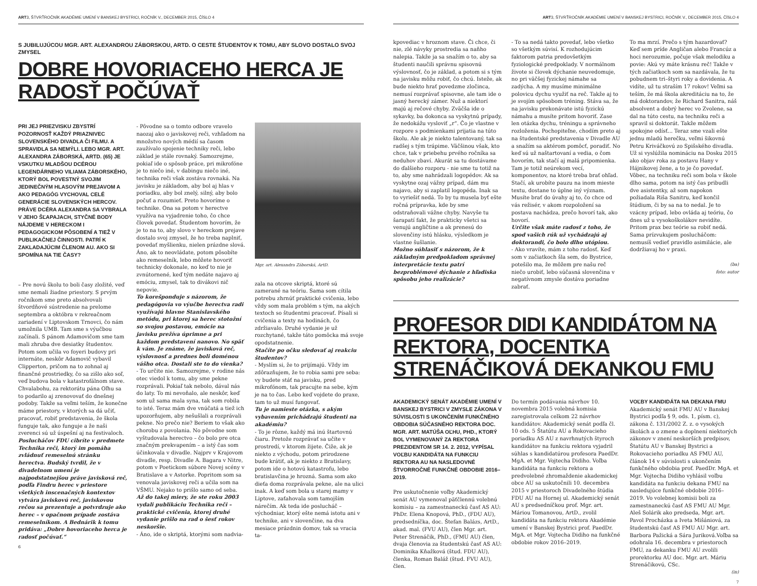ART3, ŠTVRŤROČNÍK AKADÉMIE UMENÍ V BANSKEJ BYSTRICI, ROČNÍK V., DECEMBER 2015, ČÍSLO 4
S JUBILUJÚCOU MGR. ART. ALEXANDROU ZÁBORSKOU, ARTD. O CESTE ŠTUDENTOV K TOMU, ABY SLOVO DOSTALO SVOJ ZMYSEL
DOBRE HOVORIACEHO HERCA JE RADOSŤ POČÚVAŤ
PRI JEJ PRIEZVISKU ZBYSTRÍ POZORNOSŤ KAŽDÝ PRIAZNIVEC SLOVENSKÉHO DIVADLA ČI FILMU. A SPRAVIDLA SA NEMÝLI. LEBO MGR. ART. ALEXANDRA ZÁBORSKÁ, ARTD. (65) JE VSKUTKU MLADŠOU DCÉROU LEGENDÁRNEHO VILIAMA ZÁBORSKÉHO, KTORÝ BOL POVESTNÝ SVOJIM JEDINEČNÝM HLASOVÝM PREJAVOM A AKO PEDAGÓG VYCHOVAL CELÉ GENERÁCIE SLOVENSKÝCH HERCOV. PRÁVE DCÉRA ALEXANDRA SA VYBRALA V JEHO ŠĽAPAJACH, STYČNÉ BODY NÁJDEME V HERECKOM I PEDAGOGICKOM PÔSOBENÍ A TIEŽ V PUBLIKAČNEJ ČINNOSTI. PATRÍ K ZAKLADAJÚCIM ČLENOM AU. AKO SI SPOMÍNA NA TIE ČASY?
– Pre novú školu to boli časy zložité, veď sme nemali žiadne priestory. S prvým ročníkom sme preto absolvovali štvordňové sústredenie na prelome septembra a októbra v rekreačnom zariadení v Liptovskom Trnovci, čo nám umožnila UMB. Tam sme s výučbou začínali. S pánom Adamovičom sme tam mali zhruba dve desiatky študentov. Potom som učila vo foyeri budovy pri internáte, neskôr Adamovič vybavil Clipperton, pričom na to zohnal aj finančné prostriedky, čo sa zišlo ako soľ, veď budova bola v katastrofálnom stave. Chvalabohu, za rektorátu pána Oľhu sa to podarilo aj zrenovovať do dnešnej podoby. Takže sa veľmi teším, že konečne máme priestory, v ktorých sa dá učiť, pracovať, robiť predstavenia, že škola funguje tak, ako funguje a že naši zverenci sú už úspešní aj na festivaloch.
Poslucháčov FDU cibríte v predmete Technika reči, ktorý im pomáha zvládnuť remeselnú stránku herectva. Budský tvrdil, že v divadelnom umení je najpodstatnejšou práve javisková reč, podľa Findru herec v priestore všetkých inscenačných kontextov vytvára javiskovú reč, javiskovou rečou sa prezentuje a potvrdzuje ako herec – v opačnom prípade zostáva remeselníkom. A Bednárik k tomu pridáva: „Dobre hovoriaceho herca je radosť počúvať.“
- Pôvodne sa o tomto odbore vravelo naozaj ako o javiskovej reči, vzhľadom na množstvo nových médií sa časom zaužívalo spojenie techniky reči, lebo základ je stále rovnaký. Samozrejme, pokiaľ ide o spôsob práce, pri mikrofóne je to niečo iné, v dabingu niečo iné, technika reči však zostáva rovnaká. Na javisku je základom, aby bol aj hlas v poriadku, aby bol znelý, silný, aby bolo počuť a rozumieť. Preto hovoríme o technike. Ona sa potom v herectve využíva na vyjadrenie toho, čo chce človek povedať. Študentom hovorím, že je to na to, aby slovo v hereckom prejave dostalo svoj zmysel, že ho treba naplniť, povedať myšlienku, nielen prázdne slová. Áno, ak to neovládate, potom pôsobíte ako remeselník, lebo môžete hovoriť technicky dokonale, no keď to nie je zvnútornené, keď tým nedáte najavo aj emóciu, zmysel, tak to divákovi nič nepovie.
To korešponduje s názorom, že pedagógovia vo výučbe herectva radi využívajú hlavne Stanislavského metódu, pri ktorej sa herec stotožní so svojou postavou, emócie na javisku prežíva úprimne a pri každom predstavení nanovo. No späť k vám. Je známe, že javisková reč, výslovnosť a prednes boli doménou vášho otca. Dostali ste to do vienka?
- To určite nie. Samozrejme, v rodine nás otec viedol k tomu, aby sme pekne rozprávali. Pokiaľ tak nebolo, dával nás do laty. To mi nevoňalo, ale neskôr, keď som už sama mala syna, tak som robila to isté. Teraz mám dve vnúčatá a tiež ich upozorňujem, aby nešušlali a rozprávali pekne. No prečo nie? Beriem to však ako chorobu z povolania. No pôvodne som vyštudovala herectvo – čo bolo pre otca značným prekvapením – a istý čas som účinkovala v divadle. Najprv v Krajovom divadle, resp. Divadle A. Bagara v Nitre, potom v Poetickom súbore Novej scény v Bratislave a v Astorke. Popritom som sa venovala javiskovej reči a učila som na VŠMU. Nejako to prišlo samo od seba.
Až do takej miery, že ste roku 2003 vydali publikáciu Technika reči – praktické cvičenia, ktorej druhé vydanie prišlo na rad o šesť rokov neskoršie.
- Áno, ide o skriptá, ktorými som nadvia-
Mgr. art. Alexandra Záborská, ArtD.
zala na otcove skriptá, ktoré sú zamerané na teóriu. Sama som cítila potrebu zhrnúť praktické cvičenia, lebo vždy som mala problém s tým, na akých textoch so študentmi pracovať. Písali si cvičenia a texty na hodinách, čo zdržiavalo. Druhé vydanie je už rozchytané, takže táto pomôcka má svoje opodstatnenie.
Stačíte po očku sledovať aj reakciu študentov?
- Myslím si, že to prijímajú. Vždy im zdôrazňujem, že to robia sami pre seba: vy budete stáť na javisku, pred mikrofónom, tak pracujte na sebe, kým je na to čas. Lebo keď vojdete do praxe, tam to už musí fungovať.
Tu je namieste otázka, s akým vybavením prichádzajú študenti na akadémiu?
- To je rôzne, každý má inú štartovnú čiaru. Pretože rozprávať sa učíte v prostredí, v ktorom žijete. Čiže, ak je niekto z východu, potom prirodzene bude krátiť, ak je niekto z Bratislavy, potom ide o hotovú katastrofu, lebo bratislavčina je hrozná. Sama som ako dieťa doma rozprávala pekne, ale na ulici inak. A keď som bola u starej mamy v Liptove, zaťahovala som tamojším nárečím. Ak teda ide poslucháč – východniar, ktorý ešte nemá istotu ani v technike, ani v slovenčine, na dva mesiace prázdnin domov, tak sa vracia ta-
6
ART3, ŠTVRŤROČNÍK AKADÉMIE UMENÍ V BANSKEJ BYSTRICI, ROČNÍK V., DECEMBER 2015, ČÍSLO 4
kpovediac v hroznom stave. Či chce, či nie, zlé návyky prostredia sa naňho nalepia. Takže ja sa snažím o to, aby sa študenti naučili správnu spisovnú výslovnosť, čo je základ, a potom si s tým na javisku môžu robiť, čo chcú. Isteže, ak bude niekto hrať povedzme zločinca, nemusí rozprávať spisovne, ale tam ide o jasný herecký zámer. Nuž a niektorí majú aj rečové chyby. Zväčša ide o sykavky, ba dokonca sa vyskytnú prípady, že nedokážu vysloviť „r“. Čo je vlastne v rozpore s podmienkami prijatia na túto školu. Ale ak je niekto talentovaný, tak sa radšej s tým trápime. Väčšinou však, kto chce, tak v priebehu prvého ročníka sa neduhov zbaví. Akurát sa tu dostávame do ďalšieho rozporu - nie sme tu totiž na to, aby sme nahrádzali logopédov. Ak sa vyskytne ozaj vážny prípad, dám mu najavo, aby si zaplatil logopéda. Inak sa to vyriešiť nedá. To by tu musela byť ešte ročná prípravka, kde by sme odstraňovali vážne chyby. Navyše tu šarapatí fakt, že prakticky všetci sa venujú angličtine a ak prenesú do slovenčiny istú hlásku, výsledkom je vlastne šušlanie.
Možno súhlasiť s názorom, že k základným predpokladom správnej interpretácie textu patrí bezproblémové dýchanie z hľadiska spôsobu jeho realizácie?
- To sa nedá takto povedať, lebo všetko so všetkým súvisí. K rozhodujúcim faktorom patria predovšetkým fyziologické predpoklady. V normálnom živote si človek dýchanie neuvedomuje, no pri väčšej fyzickej námahe sa zadýcha. A my musíme minimálne polovicu dychu využiť na reč. Takže aj to je svojím spôsobom tréning. Stáva sa, že na javisku prekonávate istú fyzickú námahu a musíte pritom hovoriť. Zase len otázka dychu, tréningu a správneho rozloženia. Pochopiteľne, chodím preto aj na študentské predstavenia v Divadle AU a snažím sa aktérom pomôcť, poradiť. No keď sú už naštartovaní a vedia, o čom hovorím, tak stačí aj malá pripomienka. Tam je totiž neúrekom vecí, komponentov, na ktoré treba brať ohľad. Stačí, ak urobíte pauzu na inom mieste textu, dostane to úplne iný význam. Musíte brať do úvahy aj to, čo chce od vás režisér, v akom rozpoložení sa postava nachádza, prečo hovorí tak, ako hovorí.
Určite však máte radosť z toho, že spod vašich rúk už vychádzajú aj doktorandi, čo bolo dlho utópiou.
- Ako vravíte, mám z toho radosť. Keď som v začiatkoch šla sem, do Bystrice, potešilo ma, že môžem pre našu reč niečo urobiť, lebo súčasná slovenčina v negatívnom zmysle dostáva poriadne zabrať.
To ma mrzí. Prečo s tým hazardovať? Keď sem príde Angličan alebo Francúz a hoci nerozumie, počuje však melodiku a povie: Akú vy máte krásnu reč! Takže v tých začiatkoch som sa nazdávala, že tu pobudnem tri–štyri roky a dovidenia. A vidíte, už tu straším 17 rokov! Veľmi sa teším, že má škola akreditáciu na to, že má doktorandov, že Richard Sanitra, náš absolvent a dobrý herec vo Zvolene, sa dal na túto cestu, na techniku reči a spravil si doktorát. Takže môžem spokojne odísť... Teraz sme vzali ešte jednu mladú herečku, veľmi šikovnú Petru Kriváčkovú zo Spišského divadla. Už si vyslúžila nomináciu na Dosku 2015 ako objav roka za postavu Hany v Hájnikovej žene, a to je čo povedať. Vôbec, na techniku reči som bola v škole dlho sama, potom na istý čas pribudli dve asistentky, až som napokon požiadala Riša Sanitru, keď končil štúdium, či by sa na to nedal. Je to vzácny prípad, lebo ovláda aj teóriu, čo dnes už u vysokoškolákov nevidíte. Pritom prax bez teórie sa robiť nedá. Sama prízvukujem poslucháčom: nemusíš vedieť pravidlo asimilácie, ale dodržiavaj ho v praxi.
(ba)
foto: autor
PROFESOR DIDI KANDIDÁTOM NA REKTORA, DOCENTKA STRENÁČIKOVÁ DEKANKOU FMU
AKADEMICKÝ SENÁT AKADÉMIE UMENÍ V BANSKEJ BYSTRICI V ZMYSLE ZÁKONA V SÚVISLOSTI S UKONČENÍM FUNKČNÉHO OBDOBIA SÚČASNÉHO REKTORA DOC. MGR. ART. MATÚŠA OĽHU, PHD., KTORÝ BOL VYMENOVANÝ ZA REKTORA PREZIDENTOM SR 14. 2. 2012, VYPÍSAL VOĽBU KANDIDÁTA NA FUNKCIU REKTORA AU NA NASLEDOVNÉ ŠTVORROČNÉ FUNKČNÉ OBDOBIE 2016–2019.
Pre uskutočnenie voľby Akademický senát AU vymenoval päťčlennú volebnú komisiu – za zamestnaneckú časť AS AU: PhDr. Elena Knopová, PhD., (FDU AU), predsedníčka, doc. Štefan Balázs, ArtD., akad. mal. (FVU AU), člen Mgr. art. Peter Strenáčik, PhD., (FMU AU) člen, dvaja členovia za študentskú časť AS AU: Dominika Kňažková (štud. FDU AU), členka, Roman Baláž (štud. FVU AU), člen.
Do termín podávania návrhov 10. novembra 2015 volebná komisia zaregistrovala celkom 22 návrhov kandidátov. Akademický senát podľa čl. 10 ods. 5 Štatútu AU a Rokovacieho poriadku AS AU z navrhnutých štyroch kandidátov na funkciu rektora vyjadril súhlas s kandidatúrou profesora PaedDr. MgA. et Mgr. Vojtecha Didiho. Voľba kandidáta na funkciu rektora a predvolebné zhromaždenie akademickej obce AU sa uskutočnili 10. decembra 2015 v priestoroch Divadelného štúdia FDU AU na Hornej ul. Akademický senát AU s predsedníčkou prof. Mgr. art. Máriou Tomanovou, ArtD., zvolil kandidáta na funkciu rektora Akadémie umení v Banskej Bystrici prof. PaedDr. MgA. et Mgr. Vojtecha Didiho na funkčné obdobie rokov 2016–2019.
VOĽBY KANDIDÁTA NA DEKANA FMU
Akademický senát FMU AU v Banskej Bystrici podľa § 9, ods. 1, písm. c), zákona č. 131/2002 Z. z. o vysokých školách a o zmene a doplnení niektorých zákonov v znení neskorších predpisov, Štatútu AU v Banskej Bystrici a Rokovacieho poriadku AS FMU AU, článok 14 v súvislosti s ukončením funkčného obdobia prof. PaedDr. MgA. et Mgr. Vojtecha Didiho vyhlásil voľbu kandidáta na funkciu dekana FMU na nasledujúce funkčné obdobie 2016–2019. Vo volebnej komisii boli za zamestnaneckú časť AS FMU AU Mgr. Aleš Solárik ako predseda, Mgr. art. Pavol Procházka a Iveta Mišániová, za študentskú časť AS FMU AU Mgr. art. Barbora Pažická a Sára Juriková.Voľba sa odohrala 16. decembra v priestoroch FMU, za dekanku FMU AU zvolili prorektorku AU doc. Mgr. art. Máriu Strenáčikovú, CSc.
(in)
7